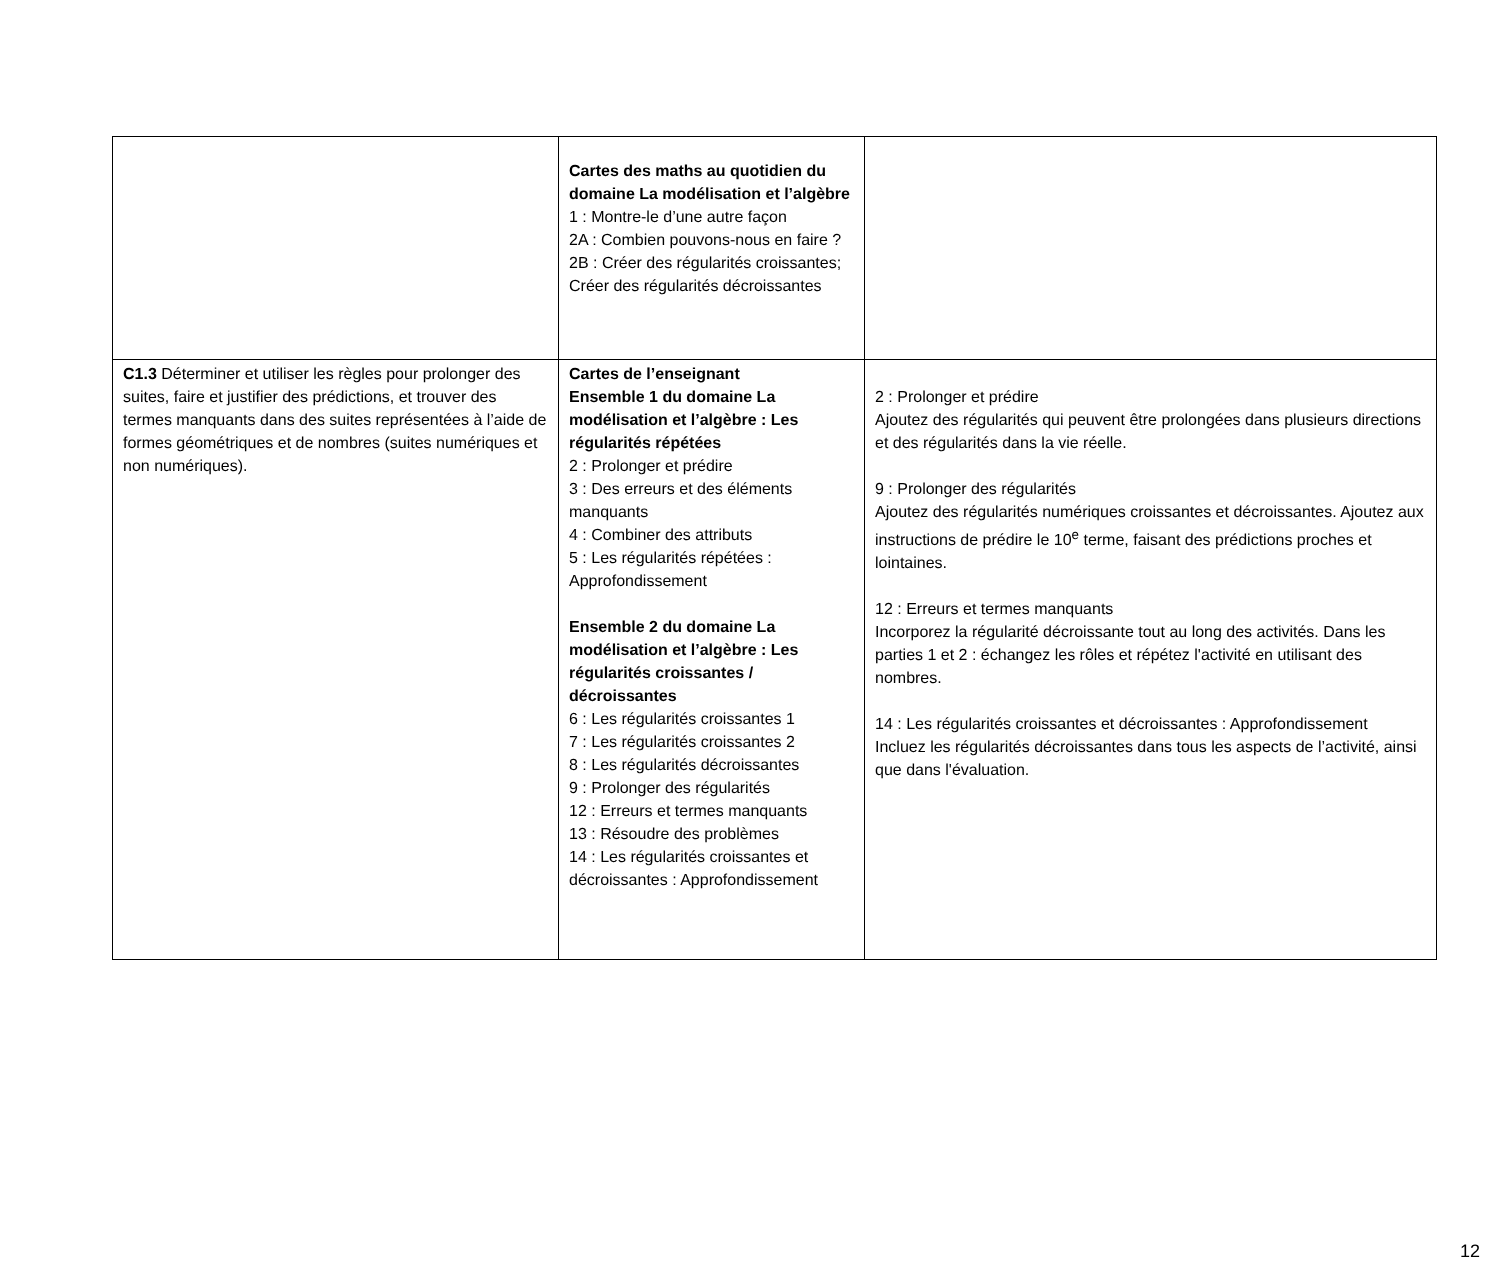| | Cartes des maths au quotidien du domaine La modélisation et l’algèbre 1 : Montre-le d’une autre façon 2A : Combien pouvons-nous en faire ? 2B : Créer des régularités croissantes; Créer des régularités décroissantes | |
| C1.3 Déterminer et utiliser les règles pour prolonger des suites, faire et justifier des prédictions, et trouver des termes manquants dans des suites représentées à l’aide de formes géométriques et de nombres (suites numériques et non numériques). | Cartes de l’enseignant Ensemble 1 du domaine La modélisation et l’algèbre : Les régularités répétées 2 : Prolonger et prédire 3 : Des erreurs et des éléments manquants 4 : Combiner des attributs 5 : Les régularités répétées : Approfondissement Ensemble 2 du domaine La modélisation et l’algèbre : Les régularités croissantes / décroissantes 6 : Les régularités croissantes 1 7 : Les régularités croissantes 2 8 : Les régularités décroissantes 9 : Prolonger des régularités 12 : Erreurs et termes manquants 13 : Résoudre des problèmes 14 : Les régularités croissantes et décroissantes : Approfondissement | 2 : Prolonger et prédire Ajoutez des régularités qui peuvent être prolongées dans plusieurs directions et des régularités dans la vie réelle. 9 : Prolonger des régularités Ajoutez des régularités numériques croissantes et décroissantes. Ajoutez aux instructions de prédire le 10<sup>e</sup> terme, faisant des prédictions proches et lointaines. 12 : Erreurs et termes manquants Incorporez la régularité décroissante tout au long des activités. Dans les parties 1 et 2 : échangez les rôles et répétez l'activité en utilisant des nombres. 14 : Les régularités croissantes et décroissantes : Approfondissement Incluez les régularités décroissantes dans tous les aspects de l’activité, ainsi que dans l'évaluation. |
12